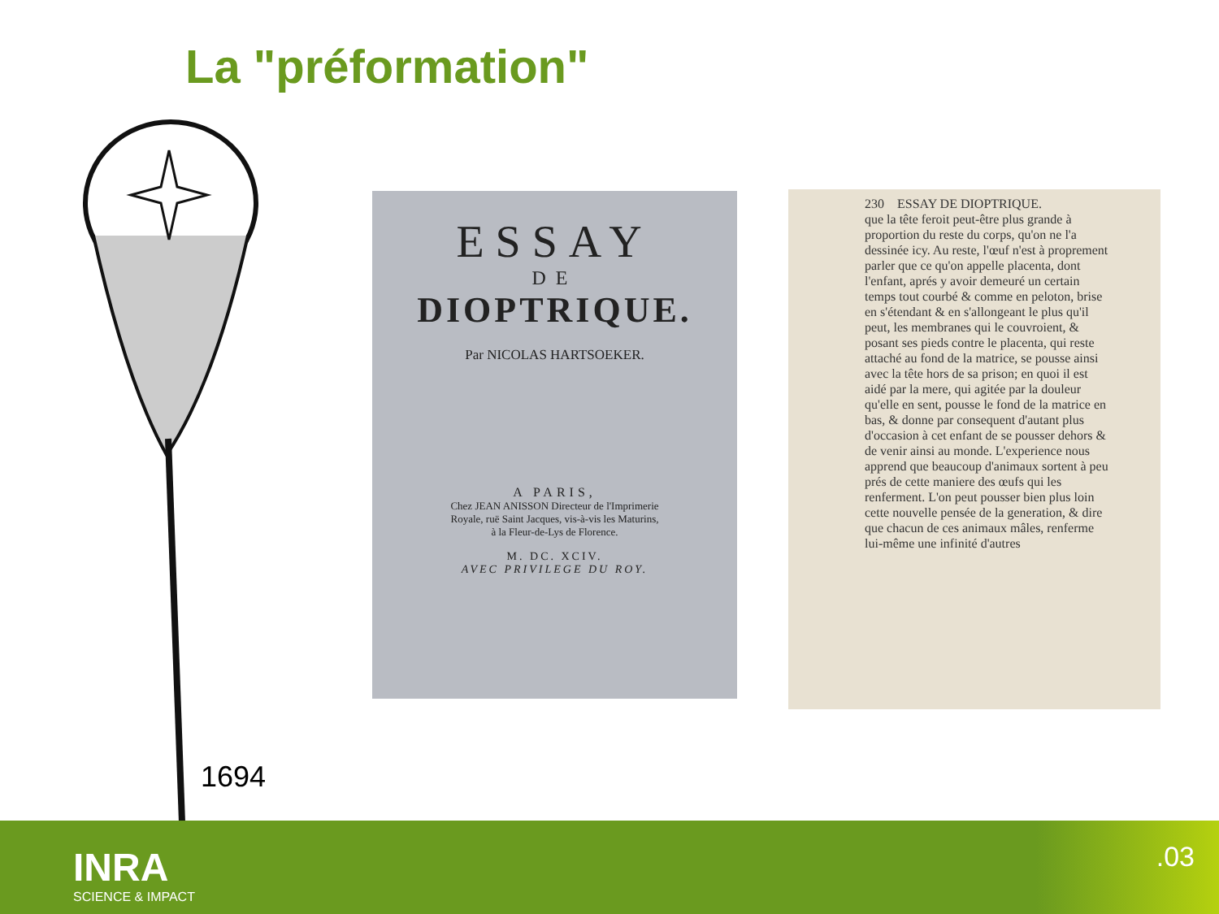La "préformation"
ESSAY
DE
DIOPTRIQUE.
Par NICOLAS HARTSOEKER.
A PARIS,
Chez JEAN ANISSON Directeur de l'Imprimerie
Royale, ruë Saint Jacques, vis-à-vis les Maturins,
à la Fleur-de-Lys de Florence.
M. DC. XCIV.
AVEC PRIVILEGE DU ROY.
230 ESSAY DE DIOPTRIQUE.
que la tête feroit peut-être plus grande à proportion du reste du corps, qu'on ne l'a dessinée icy. Au reste, l'œuf n'est à proprement parler que ce qu'on appelle placenta, dont l'enfant, aprés y avoir demeuré un certain temps tout courbé & comme en peloton, brise en s'étendant & en s'allongeant le plus qu'il peut, les membranes qui le couvroient, & posant ses pieds contre le placenta, qui reste attaché au fond de la matrice, se pousse ainsi avec la tête hors de sa prison; en quoi il est aidé par la mere, qui agitée par la douleur qu'elle en sent, pousse le fond de la matrice en bas, & donne par consequent d'autant plus d'occasion à cet enfant de se pousser dehors & de venir ainsi au monde. L'experience nous apprend que beaucoup d'animaux sortent à peu prés de cette maniere des œufs qui les renferment. L'on peut pousser bien plus loin cette nouvelle pensée de la generation, & dire que chacun de ces animaux mâles, renferme lui-même une infinité d'autres
1694
INRA
SCIENCE & IMPACT
.03